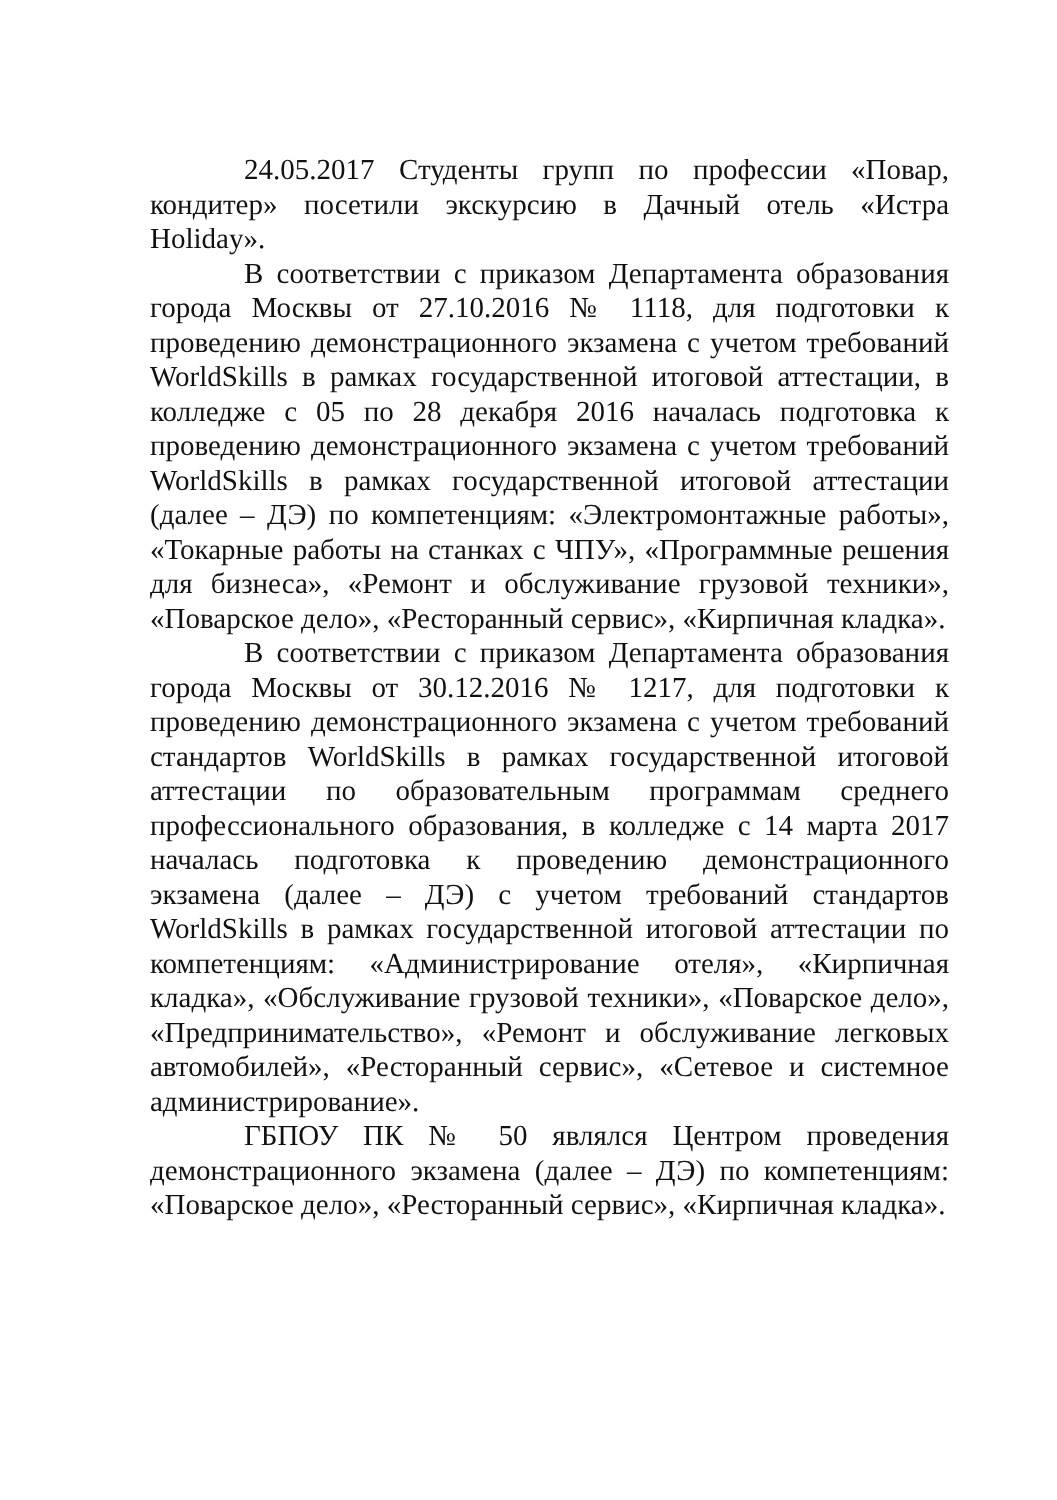24.05.2017 Студенты групп по профессии «Повар, кондитер» посетили экскурсию в Дачный отель «Истра Holiday».
В соответствии с приказом Департамента образования города Москвы от 27.10.2016 № 1118, для подготовки к проведению демонстрационного экзамена с учетом требований WorldSkills в рамках государственной итоговой аттестации, в колледже с 05 по 28 декабря 2016 началась подготовка к проведению демонстрационного экзамена с учетом требований WorldSkills в рамках государственной итоговой аттестации (далее – ДЭ) по компетенциям: «Электромонтажные работы», «Токарные работы на станках с ЧПУ», «Программные решения для бизнеса», «Ремонт и обслуживание грузовой техники», «Поварское дело», «Ресторанный сервис», «Кирпичная кладка».
В соответствии с приказом Департамента образования города Москвы от 30.12.2016 № 1217, для подготовки к проведению демонстрационного экзамена с учетом требований стандартов WorldSkills в рамках государственной итоговой аттестации по образовательным программам среднего профессионального образования, в колледже с 14 марта 2017 началась подготовка к проведению демонстрационного экзамена (далее – ДЭ) с учетом требований стандартов WorldSkills в рамках государственной итоговой аттестации по компетенциям: «Администрирование отеля», «Кирпичная кладка», «Обслуживание грузовой техники», «Поварское дело», «Предпринимательство», «Ремонт и обслуживание легковых автомобилей», «Ресторанный сервис», «Сетевое и системное администрирование».
ГБПОУ ПК № 50 являлся Центром проведения демонстрационного экзамена (далее – ДЭ) по компетенциям: «Поварское дело», «Ресторанный сервис», «Кирпичная кладка».